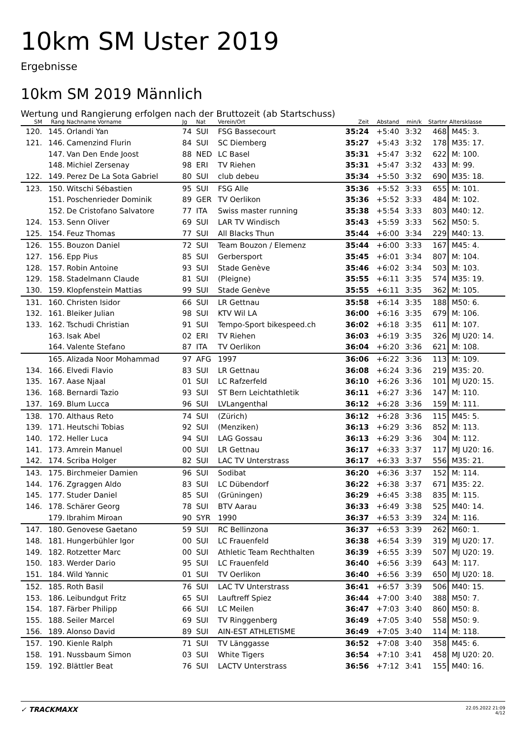10km SM Uster 2019
Ergebnisse
10km SM 2019 Männlich
Wertung und Rangierung erfolgen nach der Bruttozeit (ab Startschuss)
| SM | Rang | Nachname Vorname | Jg | Nat | Verein/Ort | Zeit | Abstand | min/k | Startnr | Altersklasse |
| --- | --- | --- | --- | --- | --- | --- | --- | --- | --- | --- |
| 120. | 145. | Orlandi Yan | 74 | SUI | FSG Bassecourt | 35:24 | +5:40 | 3:32 | 468 | M45: 3. |
| 121. | 146. | Camenzind Flurin | 84 | SUI | SC Diemberg | 35:27 | +5:43 | 3:32 | 178 | M35: 17. |
| | 147. | Van Den Ende Joost | 88 | NED | LC Basel | 35:31 | +5:47 | 3:32 | 622 | M: 100. |
| | 148. | Michiel Zersenay | 98 | ERI | TV Riehen | 35:31 | +5:47 | 3:32 | 433 | M: 99. |
| 122. | 149. | Perez De La Sota Gabriel | 80 | SUI | club debeu | 35:34 | +5:50 | 3:32 | 690 | M35: 18. |
| 123. | 150. | Witschi Sébastien | 95 | SUI | FSG Alle | 35:36 | +5:52 | 3:33 | 655 | M: 101. |
| | 151. | Poschenrieder Dominik | 89 | GER | TV Oerlikon | 35:36 | +5:52 | 3:33 | 484 | M: 102. |
| | 152. | De Cristofano Salvatore | 77 | ITA | Swiss master running | 35:38 | +5:54 | 3:33 | 803 | M40: 12. |
| 124. | 153. | Senn Oliver | 69 | SUI | LAR TV Windisch | 35:43 | +5:59 | 3:33 | 562 | M50: 5. |
| 125. | 154. | Feuz Thomas | 77 | SUI | All Blacks Thun | 35:44 | +6:00 | 3:34 | 229 | M40: 13. |
| 126. | 155. | Bouzon Daniel | 72 | SUI | Team Bouzon / Elemenz | 35:44 | +6:00 | 3:33 | 167 | M45: 4. |
| 127. | 156. | Epp Pius | 85 | SUI | Gerbersport | 35:45 | +6:01 | 3:34 | 807 | M: 104. |
| 128. | 157. | Robin Antoine | 93 | SUI | Stade Genève | 35:46 | +6:02 | 3:34 | 503 | M: 103. |
| 129. | 158. | Stadelmann Claude | 81 | SUI | (Pleigne) | 35:55 | +6:11 | 3:35 | 574 | M35: 19. |
| 130. | 159. | Klopfenstein Mattias | 99 | SUI | Stade Genève | 35:55 | +6:11 | 3:35 | 362 | M: 105. |
| 131. | 160. | Christen Isidor | 66 | SUI | LR Gettnau | 35:58 | +6:14 | 3:35 | 188 | M50: 6. |
| 132. | 161. | Bleiker Julian | 98 | SUI | KTV Wil LA | 36:00 | +6:16 | 3:35 | 679 | M: 106. |
| 133. | 162. | Tschudi Christian | 91 | SUI | Tempo-Sport bikespeed.ch | 36:02 | +6:18 | 3:35 | 611 | M: 107. |
| | 163. | Isak Abel | 02 | ERI | TV Riehen | 36:03 | +6:19 | 3:35 | 326 | MJ U20: 14. |
| | 164. | Valente Stefano | 87 | ITA | TV Oerlikon | 36:04 | +6:20 | 3:36 | 621 | M: 108. |
| | 165. | Alizada Noor Mohammad | 97 | AFG | 1997 | 36:06 | +6:22 | 3:36 | 113 | M: 109. |
| 134. | 166. | Elvedi Flavio | 83 | SUI | LR Gettnau | 36:08 | +6:24 | 3:36 | 219 | M35: 20. |
| 135. | 167. | Aase Njaal | 01 | SUI | LC Rafzerfeld | 36:10 | +6:26 | 3:36 | 101 | MJ U20: 15. |
| 136. | 168. | Bernardi Tazio | 93 | SUI | ST Bern Leichtathletik | 36:11 | +6:27 | 3:36 | 147 | M: 110. |
| 137. | 169. | Blum Lucca | 96 | SUI | LVLangenthal | 36:12 | +6:28 | 3:36 | 159 | M: 111. |
| 138. | 170. | Althaus Reto | 74 | SUI | (Zürich) | 36:12 | +6:28 | 3:36 | 115 | M45: 5. |
| 139. | 171. | Heutschi Tobias | 92 | SUI | (Menziken) | 36:13 | +6:29 | 3:36 | 852 | M: 113. |
| 140. | 172. | Heller Luca | 94 | SUI | LAG Gossau | 36:13 | +6:29 | 3:36 | 304 | M: 112. |
| 141. | 173. | Amrein Manuel | 00 | SUI | LR Gettnau | 36:17 | +6:33 | 3:37 | 117 | MJ U20: 16. |
| 142. | 174. | Scriba Holger | 82 | SUI | LAC TV Unterstrass | 36:17 | +6:33 | 3:37 | 556 | M35: 21. |
| 143. | 175. | Birchmeier Damien | 96 | SUI | Sodibat | 36:20 | +6:36 | 3:37 | 152 | M: 114. |
| 144. | 176. | Zgraggen Aldo | 83 | SUI | LC Dübendorf | 36:22 | +6:38 | 3:37 | 671 | M35: 22. |
| 145. | 177. | Studer Daniel | 85 | SUI | (Grüningen) | 36:29 | +6:45 | 3:38 | 835 | M: 115. |
| 146. | 178. | Schärer Georg | 78 | SUI | BTV Aarau | 36:33 | +6:49 | 3:38 | 525 | M40: 14. |
| | 179. | Ibrahim Miroan | 90 | SYR | 1990 | 36:37 | +6:53 | 3:39 | 324 | M: 116. |
| 147. | 180. | Genovese Gaetano | 59 | SUI | RC Bellinzona | 36:37 | +6:53 | 3:39 | 262 | M60: 1. |
| 148. | 181. | Hungerbühler Igor | 00 | SUI | LC Frauenfeld | 36:38 | +6:54 | 3:39 | 319 | MJ U20: 17. |
| 149. | 182. | Rotzetter Marc | 00 | SUI | Athletic Team Rechthalten | 36:39 | +6:55 | 3:39 | 507 | MJ U20: 19. |
| 150. | 183. | Werder Dario | 95 | SUI | LC Frauenfeld | 36:40 | +6:56 | 3:39 | 643 | M: 117. |
| 151. | 184. | Wild Yannic | 01 | SUI | TV Oerlikon | 36:40 | +6:56 | 3:39 | 650 | MJ U20: 18. |
| 152. | 185. | Roth Basil | 76 | SUI | LAC TV Unterstrass | 36:41 | +6:57 | 3:39 | 506 | M40: 15. |
| 153. | 186. | Leibundgut Fritz | 65 | SUI | Lauftreff Spiez | 36:44 | +7:00 | 3:40 | 388 | M50: 7. |
| 154. | 187. | Färber Philipp | 66 | SUI | LC Meilen | 36:47 | +7:03 | 3:40 | 860 | M50: 8. |
| 155. | 188. | Seiler Marcel | 69 | SUI | TV Ringgenberg | 36:49 | +7:05 | 3:40 | 558 | M50: 9. |
| 156. | 189. | Alonso David | 89 | SUI | AIN-EST ATHLETISME | 36:49 | +7:05 | 3:40 | 114 | M: 118. |
| 157. | 190. | Kienle Ralph | 71 | SUI | TV Länggasse | 36:52 | +7:08 | 3:40 | 358 | M45: 6. |
| 158. | 191. | Nussbaum Simon | 03 | SUI | White Tigers | 36:54 | +7:10 | 3:41 | 458 | MJ U20: 20. |
| 159. | 192. | Blättler Beat | 76 | SUI | LACTV Unterstrass | 36:56 | +7:12 | 3:41 | 155 | M40: 16. |
✓ TRACKMAXX
22.05.2022 21:09
4/12